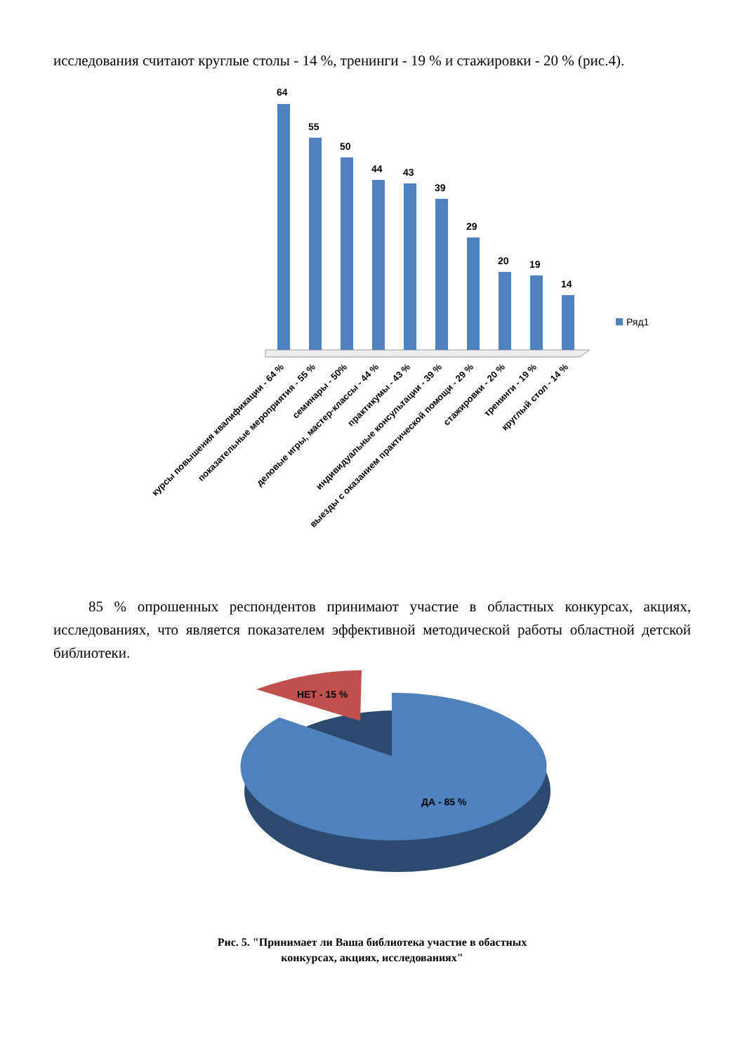исследования считают круглые столы - 14 %, тренинги - 19 % и стажировки - 20 % (рис.4).
64
55
50
44
43
39
29
20
19
14
Ряд1
курсы повышения квалификации - 64 %
показательные мероприятия - 55 %
семинары - 50%
деловые игры, мастер-классы - 44 %
практикумы - 43 %
индивидуальные консультации - 39 %
выезды с оказанием практической помощи - 29 %
стажировки - 20 %
тренинги - 19 %
круглый стол - 14 %
85 % опрошенных респондентов принимают участие в областных конкурсах, акциях, исследованиях, что является показателем эффективной методической работы областной детской библиотеки.
НЕТ - 15 %
ДА - 85 %
Рис. 5. "Принимает ли Ваша библиотека участие в обастных
конкурсах, акциях, исследованиях"